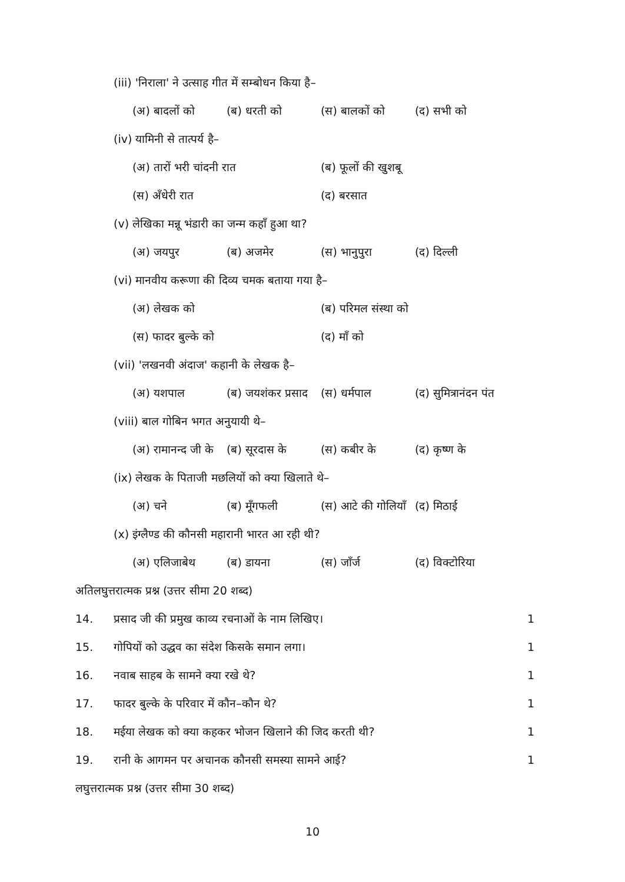(iii) 'निराला' ने उत्साह गीत में सम्बोधन किया है–
(अ) बादलों को (ब) धरती को (स) बालकों को (द) सभी को
(iv) यामिनी से तात्पर्य है–
(अ) तारों भरी चांदनी रात (ब) फूलों की खुशबू
(स) अँधेरी रात (द) बरसात
(v) लेखिका मन्नू भंडारी का जन्म कहाँ हुआ था?
(अ) जयपुर (ब) अजमेर (स) भानुपुरा (द) दिल्ली
(vi) मानवीय करूणा की दिव्य चमक बताया गया है–
(अ) लेखक को (ब) परिमल संस्था को
(स) फादर बुल्के को (द) माँ को
(vii) 'लखनवी अंदाज' कहानी के लेखक है–
(अ) यशपाल (ब) जयशंकर प्रसाद (स) धर्मपाल (द) सुमित्रानंदन पंत
(viii) बाल गोबिन भगत अनुयायी थे–
(अ) रामानन्द जी के (ब) सूरदास के (स) कबीर के (द) कृष्ण के
(ix) लेखक के पिताजी मछलियों को क्या खिलाते थे–
(अ) चने (ब) मूँगफली (स) आटे की गोलियाँ (द) मिठाई
(x) इंग्लैण्ड की कौनसी महारानी भारत आ रही थी?
(अ) एलिजाबेथ (ब) डायना (स) जाँर्ज (द) विक्टोरिया
अतिलघुत्तरात्मक प्रश्न (उत्तर सीमा 20 शब्द)
14. प्रसाद जी की प्रमुख काव्य रचनाओं के नाम लिखिए। 1
15. गोपियों को उद्धव का संदेश किसके समान लगा। 1
16. नवाब साहब के सामने क्या रखे थे? 1
17. फादर बुल्के के परिवार में कौन–कौन थे? 1
18. मईया लेखक को क्या कहकर भोजन खिलाने की जिद करती थी? 1
19. रानी के आगमन पर अचानक कौनसी समस्या सामने आई? 1
लघुत्तरात्मक प्रश्न (उत्तर सीमा 30 शब्द)
10